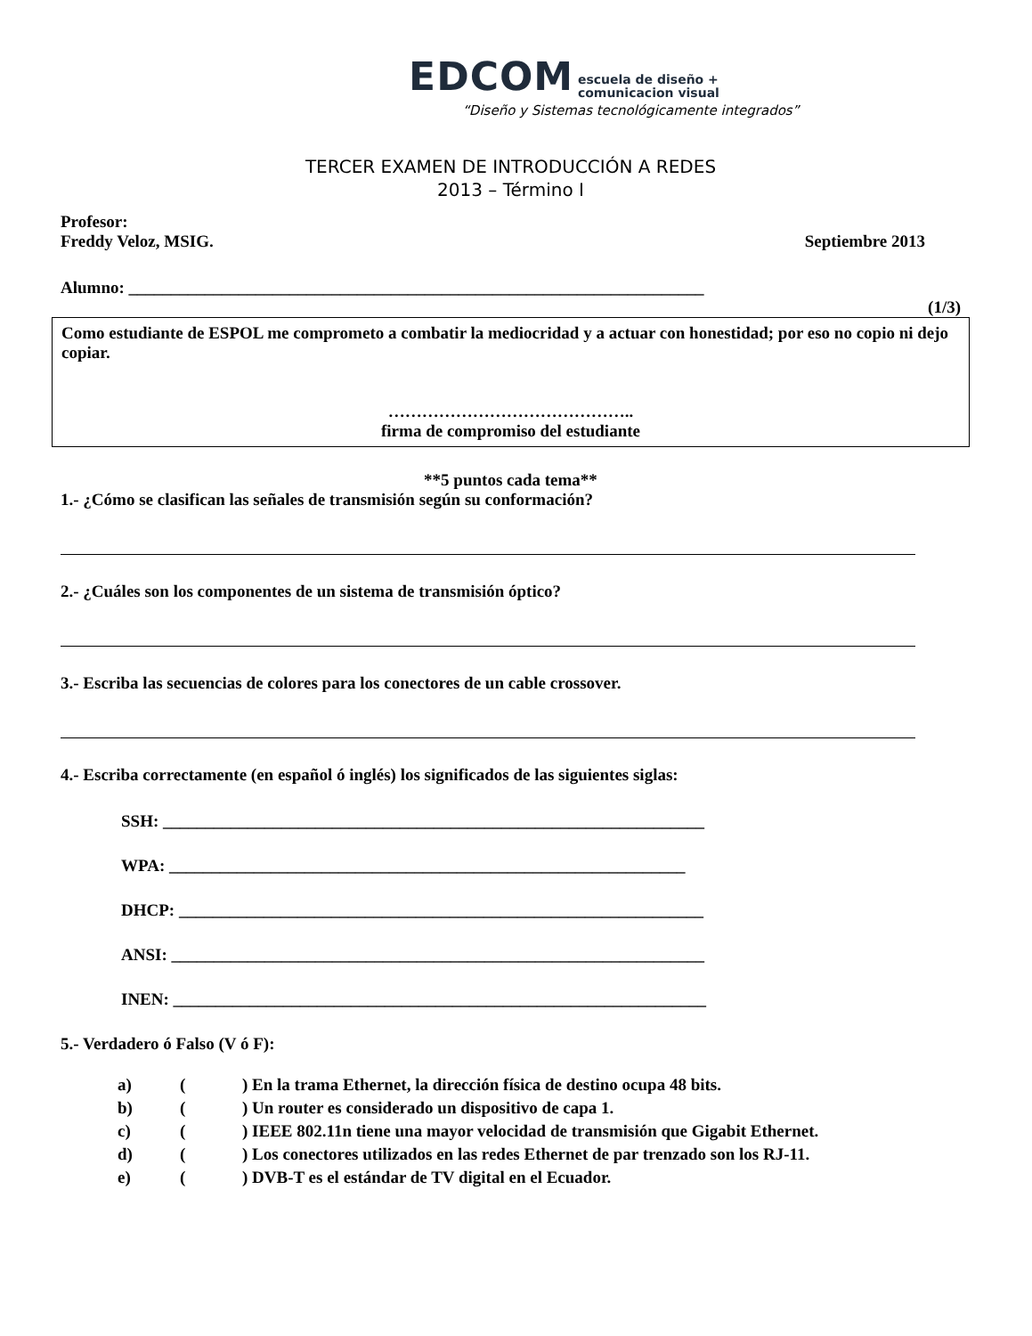EDCOM escuela de diseño +
comunicacion visual
“Diseño y Sistemas tecnológicamente integrados”
TERCER EXAMEN DE INTRODUCCIÓN A REDES
2013 – Término I
Profesor:
Freddy Veloz, MSIG. Septiembre 2013
Alumno: ____________________________________________________________________
(1/3)
Como estudiante de ESPOL me comprometo a combatir la mediocridad y a actuar con honestidad; por eso no copio ni dejo copiar.
……………………………………..
firma de compromiso del estudiante
**5 puntos cada tema**
1.- ¿Cómo se clasifican las señales de transmisión según su conformación?
2.- ¿Cuáles son los componentes de un sistema de transmisión óptico?
3.- Escriba las secuencias de colores para los conectores de un cable crossover.
4.- Escriba correctamente (en español ó inglés) los significados de las siguientes siglas:
SSH: ________________________________________________________________
WPA: _____________________________________________________________
DHCP: ______________________________________________________________
ANSI: _______________________________________________________________
INEN: _______________________________________________________________
5.- Verdadero ó Falso (V ó F):
| a) | ( | ) En la trama Ethernet, la dirección física de destino ocupa 48 bits. |
| b) | ( | ) Un router es considerado un dispositivo de capa 1. |
| c) | ( | ) IEEE 802.11n tiene una mayor velocidad de transmisión que Gigabit Ethernet. |
| d) | ( | ) Los conectores utilizados en las redes Ethernet de par trenzado son los RJ-11. |
| e) | ( | ) DVB-T es el estándar de TV digital en el Ecuador. |